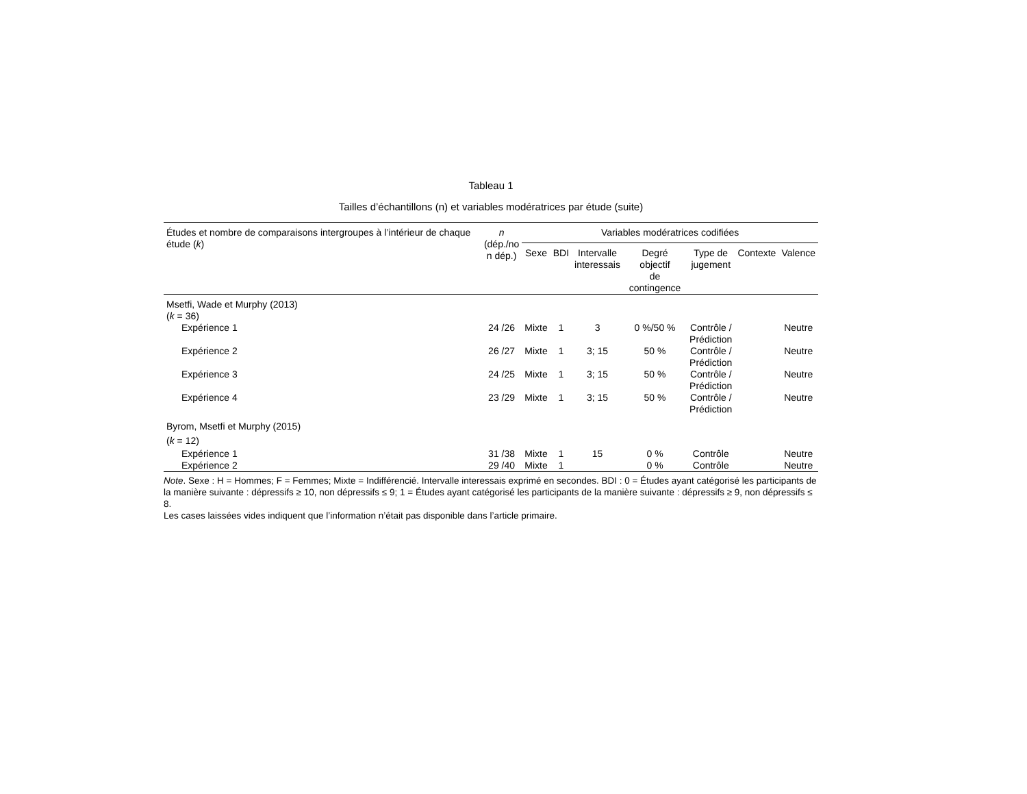Tableau 1
Tailles d’échantillons (n) et variables modératrices par étude (suite)
| Études et nombre de comparaisons intergroupes à l’intérieur de chaque étude ( k ) | n (dép./no n dép.) | Variables modératrices codifiées | | | | | | |
| --- | --- | --- | --- | --- | --- | --- | --- | --- |
| | | Sexe | BDI | Intervalle interessais | Degré objectif de contingence | Type de jugement | Contexte | Valence |
| Msetfi, Wade et Murphy (2013) ( k = 36) | | | | | | | | |
| Expérience 1 | 24 /26 | Mixte | 1 | 3 | 0 %/50 % | Contrôle / Prédiction | | Neutre |
| Expérience 2 | 26 /27 | Mixte | 1 | 3; 15 | 50 % | Contrôle / Prédiction | | Neutre |
| Expérience 3 | 24 /25 | Mixte | 1 | 3; 15 | 50 % | Contrôle / Prédiction | | Neutre |
| Expérience 4 | 23 /29 | Mixte | 1 | 3; 15 | 50 % | Contrôle / Prédiction | | Neutre |
| Byrom, Msetfi et Murphy (2015) ( k = 12) | | | | | | | | |
| Expérience 1 | 31 /38 | Mixte | 1 | 15 | 0 % | Contrôle | | Neutre |
| Expérience 2 | 29 /40 | Mixte | 1 | | 0 % | Contrôle | | Neutre |
Note. Sexe : H = Hommes; F = Femmes; Mixte = Indifférencié. Intervalle interessais exprimé en secondes. BDI : 0 = Études ayant catégorisé les participants de la manière suivante : dépressifs ≥ 10, non dépressifs ≤ 9; 1 = Études ayant catégorisé les participants de la manière suivante : dépressifs ≥ 9, non dépressifs ≤ 8.
Les cases laissées vides indiquent que l’information n’était pas disponible dans l’article primaire.